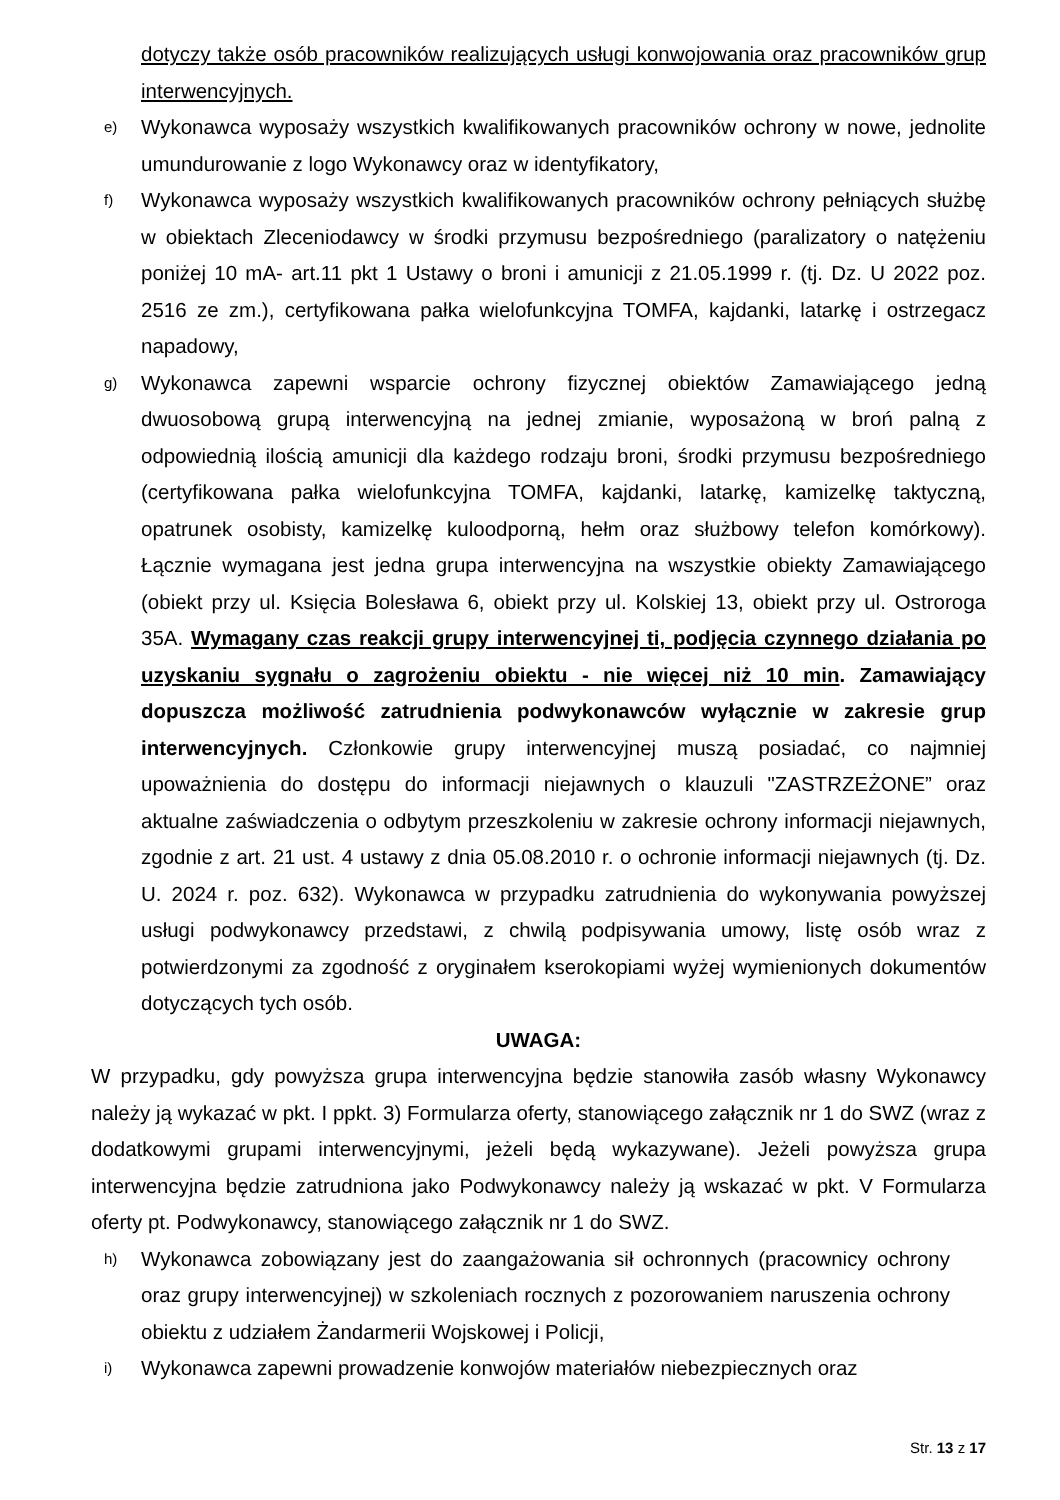dotyczy także osób pracowników realizujących usługi konwojowania oraz pracowników grup interwencyjnych.
e) Wykonawca wyposaży wszystkich kwalifikowanych pracowników ochrony w nowe, jednolite umundurowanie z logo Wykonawcy oraz w identyfikatory,
f) Wykonawca wyposaży wszystkich kwalifikowanych pracowników ochrony pełniących służbę w obiektach Zleceniodawcy w środki przymusu bezpośredniego (paralizatory o natężeniu poniżej 10 mA- art.11 pkt 1 Ustawy o broni i amunicji z 21.05.1999 r. (tj. Dz. U 2022 poz. 2516 ze zm.), certyfikowana pałka wielofunkcyjna TOMFA, kajdanki, latarkę i ostrzegacz napadowy,
g) Wykonawca zapewni wsparcie ochrony fizycznej obiektów Zamawiającego jedną dwuosobową grupą interwencyjną na jednej zmianie, wyposażoną w broń palną z odpowiednią ilością amunicji dla każdego rodzaju broni, środki przymusu bezpośredniego (certyfikowana pałka wielofunkcyjna TOMFA, kajdanki, latarkę, kamizelkę taktyczną, opatrunek osobisty, kamizelkę kuloodporną, hełm oraz służbowy telefon komórkowy). Łącznie wymagana jest jedna grupa interwencyjna na wszystkie obiekty Zamawiającego (obiekt przy ul. Księcia Bolesława 6, obiekt przy ul. Kolskiej 13, obiekt przy ul. Ostroroga 35A. Wymagany czas reakcji grupy interwencyjnej ti, podjęcia czynnego działania po uzyskaniu sygnału o zagrożeniu obiektu - nie więcej niż 10 min. Zamawiający dopuszcza możliwość zatrudnienia podwykonawców wyłącznie w zakresie grup interwencyjnych. Członkowie grupy interwencyjnej muszą posiadać, co najmniej upoważnienia do dostępu do informacji niejawnych o klauzuli "ZASTRZEŻONE” oraz aktualne zaświadczenia o odbytym przeszkoleniu w zakresie ochrony informacji niejawnych, zgodnie z art. 21 ust. 4 ustawy z dnia 05.08.2010 r. o ochronie informacji niejawnych (tj. Dz. U. 2024 r. poz. 632). Wykonawca w przypadku zatrudnienia do wykonywania powyższej usługi podwykonawcy przedstawi, z chwilą podpisywania umowy, listę osób wraz z potwierdzonymi za zgodność z oryginałem kserokopiami wyżej wymienionych dokumentów dotyczących tych osób.
UWAGA:
W przypadku, gdy powyższa grupa interwencyjna będzie stanowiła zasób własny Wykonawcy należy ją wykazać w pkt. I ppkt. 3) Formularza oferty, stanowiącego załącznik nr 1 do SWZ (wraz z dodatkowymi grupami interwencyjnymi, jeżeli będą wykazywane). Jeżeli powyższa grupa interwencyjna będzie zatrudniona jako Podwykonawcy należy ją wskazać w pkt. V Formularza oferty pt. Podwykonawcy, stanowiącego załącznik nr 1 do SWZ.
h) Wykonawca zobowiązany jest do zaangażowania sił ochronnych (pracownicy ochrony oraz grupy interwencyjnej) w szkoleniach rocznych z pozorowaniem naruszenia ochrony obiektu z udziałem Żandarmerii Wojskowej i Policji,
i) Wykonawca zapewni prowadzenie konwojów materiałów niebezpiecznych oraz
Str. 13 z 17